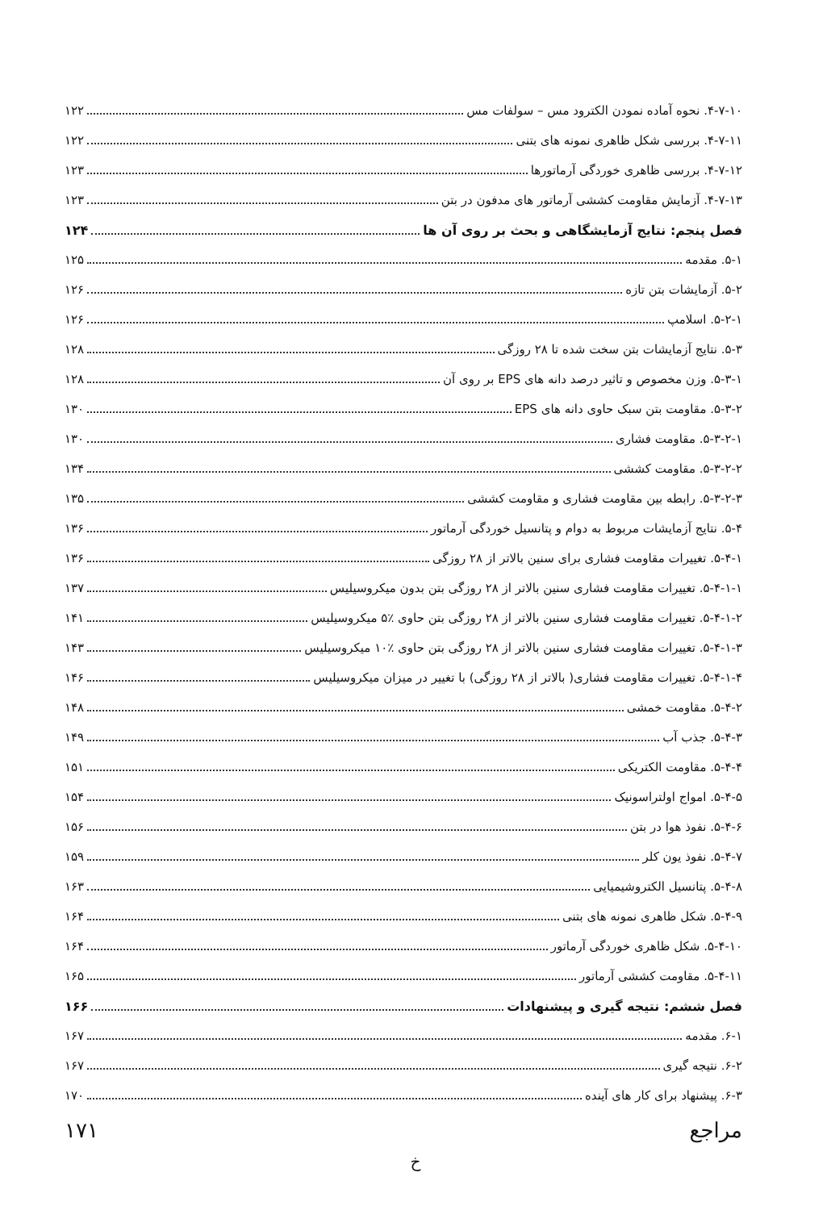۴-۷-۱۰. نحوه آماده نمودن الکترود مس – سولفات مس ۱۲۲
۴-۷-۱۱. بررسی شکل ظاهری نمونه های بتنی ۱۲۲
۴-۷-۱۲. بررسی ظاهری خوردگی آرماتورها ۱۲۳
۴-۷-۱۳. آزمایش مقاومت کششی آرماتور های مدفون در بتن ۱۲۳
فصل پنجم: نتایج آزمایشگاهی و بحث بر روی آن ها ۱۲۴
۵-۱. مقدمه ۱۲۵
۵-۲. آزمایشات بتن تازه ۱۲۶
۵-۲-۱. اسلامپ ۱۲۶
۵-۳. نتایج آزمایشات بتن سخت شده تا ۲۸ روزگی ۱۲۸
۵-۳-۱. وزن مخصوص و تاثیر درصد دانه های EPS بر روی آن ۱۲۸
۵-۳-۲. مقاومت بتن سبک حاوی دانه های EPS ۱۳۰
۵-۳-۲-۱. مقاومت فشاری ۱۳۰
۵-۳-۲-۲. مقاومت کششی ۱۳۴
۵-۳-۲-۳. رابطه بین مقاومت فشاری و مقاومت کششی ۱۳۵
۵-۴. نتایج آزمایشات مربوط به دوام و پتانسیل خوردگی آرماتور ۱۳۶
۵-۴-۱. تغییرات مقاومت فشاری برای سنین بالاتر از ۲۸ روزگی ۱۳۶
۵-۴-۱-۱. تغییرات مقاومت فشاری سنین بالاتر از ۲۸ روزگی بتن بدون میکروسیلیس ۱۳۷
۵-۴-۱-۲. تغییرات مقاومت فشاری سنین بالاتر از ۲۸ روزگی بتن حاوی ٪۵ میکروسیلیس ۱۴۱
۵-۴-۱-۳. تغییرات مقاومت فشاری سنین بالاتر از ۲۸ روزگی بتن حاوی ٪۱۰ میکروسیلیس ۱۴۳
۵-۴-۱-۴. تغییرات مقاومت فشاری( بالاتر از ۲۸ روزگی) با تغییر در میزان میکروسیلیس ۱۴۶
۵-۴-۲. مقاومت خمشی ۱۴۸
۵-۴-۳. جذب آب ۱۴۹
۵-۴-۴. مقاومت الکتریکی ۱۵۱
۵-۴-۵. امواج اولتراسونیک ۱۵۴
۵-۴-۶. نفوذ هوا در بتن ۱۵۶
۵-۴-۷. نفوذ یون کلر ۱۵۹
۵-۴-۸. پتانسیل الکتروشیمیایی ۱۶۳
۵-۴-۹. شکل ظاهری نمونه های بتنی ۱۶۴
۵-۴-۱۰. شکل ظاهری خوردگی آرماتور ۱۶۴
۵-۴-۱۱. مقاومت کششی آرماتور ۱۶۵
فصل ششم: نتیجه گیری و پیشنهادات ۱۶۶
۶-۱. مقدمه ۱۶۷
۶-۲. نتیجه گیری ۱۶۷
۶-۳. پیشنهاد برای کار های آینده ۱۷۰
مراجع ۱۷۱
خ